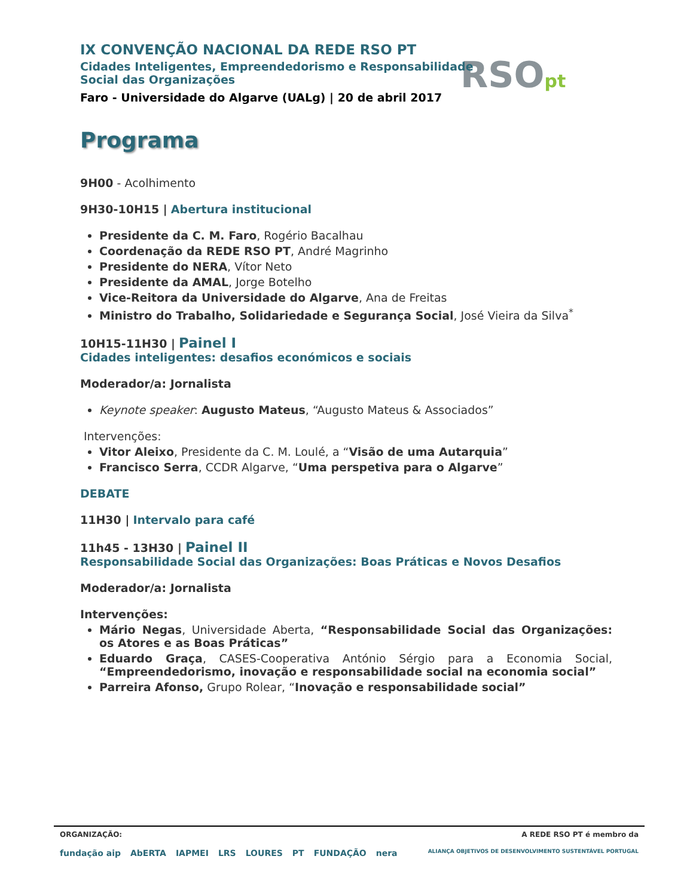RSOpt
IX CONVENÇÃO NACIONAL DA REDE RSO PT
Cidades Inteligentes, Empreendedorismo e Responsabilidade
Social das Organizações
Faro - Universidade do Algarve (UALg) | 20 de abril 2017
Programa
9H00 - Acolhimento
9H30-10H15 | Abertura institucional
Presidente da C. M. Faro, Rogério Bacalhau
Coordenação da REDE RSO PT, André Magrinho
Presidente do NERA, Vítor Neto
Presidente da AMAL, Jorge Botelho
Vice-Reitora da Universidade do Algarve, Ana de Freitas
Ministro do Trabalho, Solidariedade e Segurança Social, José Vieira da Silva<sup>*</sup>
10H15-11H30 | Painel I
Cidades inteligentes: desafios económicos e sociais
Moderador/a: Jornalista
Keynote speaker: Augusto Mateus, “Augusto Mateus & Associados”
Intervenções:
Vitor Aleixo, Presidente da C. M. Loulé, a “Visão de uma Autarquia”
Francisco Serra, CCDR Algarve, “Uma perspetiva para o Algarve”
DEBATE
11H30 | Intervalo para café
11h45 - 13H30 | Painel II
Responsabilidade Social das Organizações: Boas Práticas e Novos Desafios
Moderador/a: Jornalista
Intervenções:
Mário Negas, Universidade Aberta, “Responsabilidade Social das Organizações: os Atores e as Boas Práticas”
Eduardo Graça, CASES-Cooperativa António Sérgio para a Economia Social, “Empreendedorismo, inovação e responsabilidade social na economia social”
Parreira Afonso, Grupo Rolear, “Inovação e responsabilidade social”
ORGANIZAÇÃO: A REDE RSO PT é membro da
fundação aip AbERTA IAPMEI LRS LOURES PT FUNDAÇÃO nera ALIANÇA OBJETIVOS DE DESENVOLVIMENTO SUSTENTÁVEL PORTUGAL